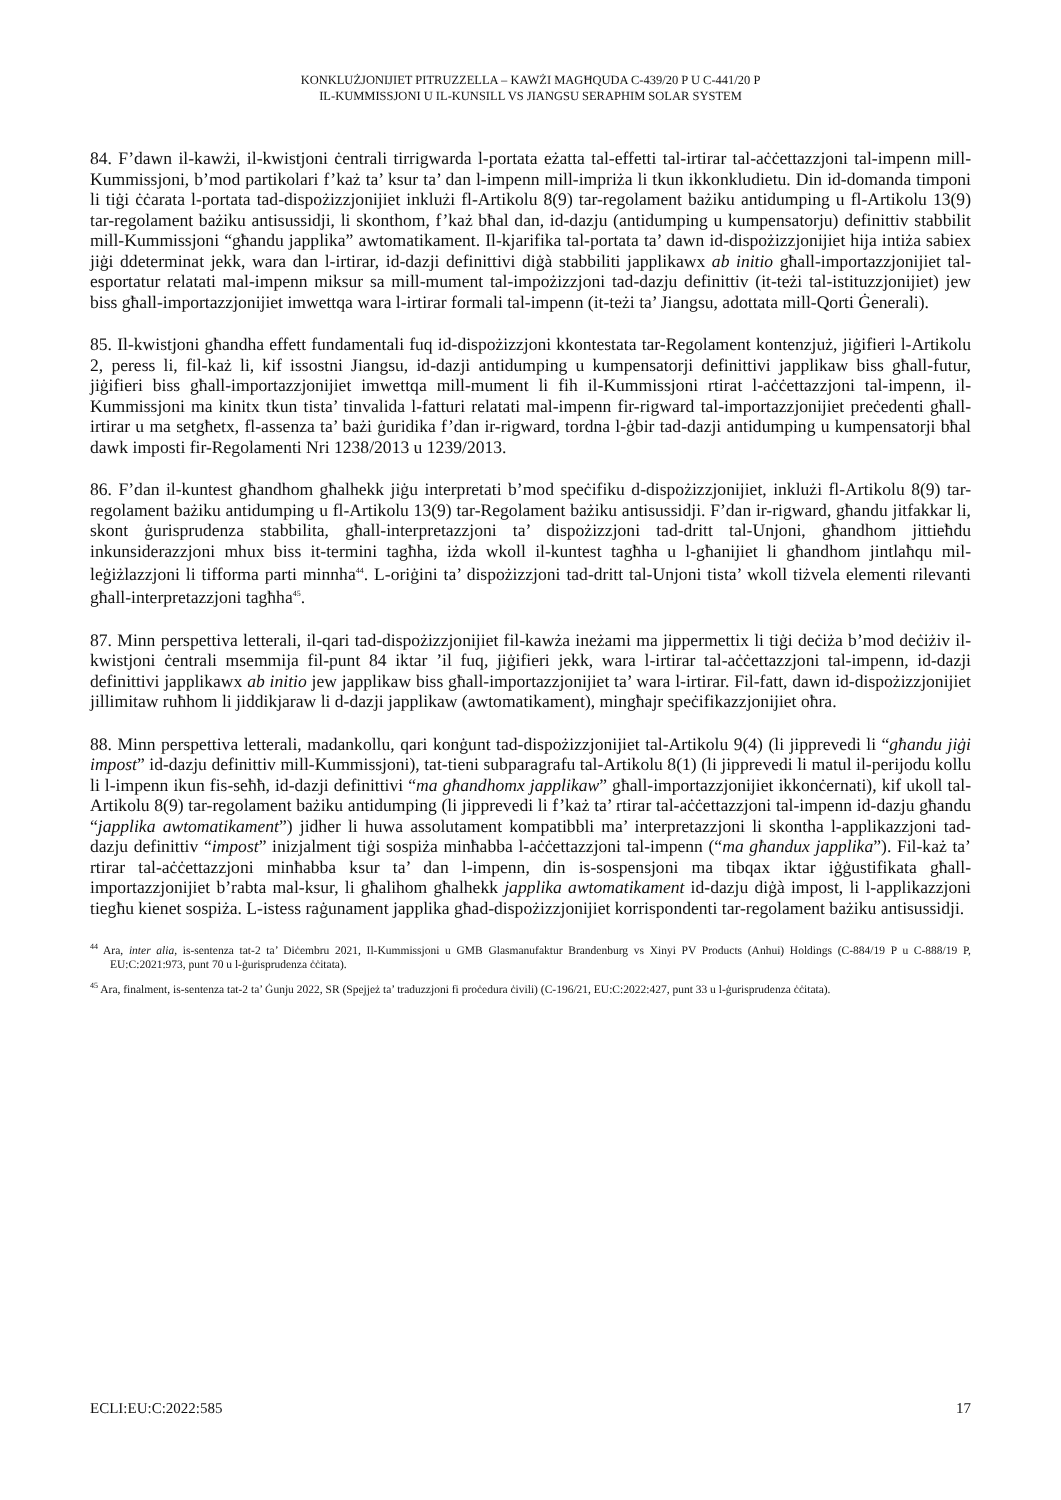KONKLUŻJONIJIET PITRUZZELLA – KAWŻI MAGĦQUDA C-439/20 P U C-441/20 P
IL-KUMMISSJONI U IL-KUNSILL VS JIANGSU SERAPHIM SOLAR SYSTEM
84. F’dawn il-kawżi, il-kwistjoni ċentrali tirrigwarda l-portata eżatta tal-effetti tal-irtirar tal-aċċettazzjoni tal-impenn mill-Kummissjoni, b’mod partikolari f’każ ta’ ksur ta’ dan l-impenn mill-impriża li tkun ikkonkludietu. Din id-domanda timponi li tiġi ċċarata l-portata tad-dispożizzjonijiet inklużi fl-Artikolu 8(9) tar-regolament bażiku antidumping u fl-Artikolu 13(9) tar-regolament bażiku antisussidji, li skonthom, f’każ bħal dan, id-dazju (antidumping u kumpensatorju) definittiv stabbilit mill-Kummissjoni “għandu japplika” awtomatikament. Il-kjarifika tal-portata ta’ dawn id-dispożizzjonijiet hija intiża sabiex jiġi ddeterminat jekk, wara dan l-irtirar, id-dazji definittivi diġà stabbiliti japplikawx ab initio għall-importazzjonijiet tal-esportatur relatati mal-impenn miksur sa mill-mument tal-impożizzjoni tad-dazju definittiv (it-teżi tal-istituzzjonijiet) jew biss għall-importazzjonijiet imwettqa wara l-irtirar formali tal-impenn (it-teżi ta’ Jiangsu, adottata mill-Qorti Ġenerali).
85. Il-kwistjoni għandha effett fundamentali fuq id-dispożizzjoni kkontestata tar-Regolament kontenzjuż, jiġifieri l-Artikolu 2, peress li, fil-każ li, kif issostni Jiangsu, id-dazji antidumping u kumpensatorji definittivi japplikaw biss għall-futur, jiġifieri biss għall-importazzjonijiet imwettqa mill-mument li fih il-Kummissjoni rtirat l-aċċettazzjoni tal-impenn, il-Kummissjoni ma kinitx tkun tista’ tinvalida l-fatturi relatati mal-impenn fir-rigward tal-importazzjonijiet preċedenti għall-irtirar u ma setgħetx, fl-assenza ta’ bażi ġuridika f’dan ir-rigward, tordna l-ġbir tad-dazji antidumping u kumpensatorji bħal dawk imposti fir-Regolamenti Nri 1238/2013 u 1239/2013.
86. F’dan il-kuntest għandhom għalhekk jiġu interpretati b’mod speċifiku d-dispożizzjonijiet, inklużi fl-Artikolu 8(9) tar-regolament bażiku antidumping u fl-Artikolu 13(9) tar-Regolament bażiku antisussidji. F’dan ir-rigward, għandu jitfakkar li, skont ġurisprudenza stabbilita, għall-interpretazzjoni ta’ dispożizzjoni tad-dritt tal-Unjoni, għandhom jittieħdu inkunsiderazzjoni mhux biss it-termini tagħha, iżda wkoll il-kuntest tagħha u l-għanijiet li għandhom jintlaħqu mil-leġiżlazzjoni li tifforma parti minnha<sup>44</sup>. L-oriġini ta’ dispożizzjoni tad-dritt tal-Unjoni tista’ wkoll tiżvela elementi rilevanti għall-interpretazzjoni tagħha<sup>45</sup>.
87. Minn perspettiva letterali, il-qari tad-dispożizzjonijiet fil-kawża ineżami ma jippermettix li tiġi deċiża b’mod deċiżiv il-kwistjoni ċentrali msemmija fil-punt 84 iktar ’il fuq, jiġifieri jekk, wara l-irtirar tal-aċċettazzjoni tal-impenn, id-dazji definittivi japplikawx ab initio jew japplikaw biss għall-importazzjonijiet ta’ wara l-irtirar. Fil-fatt, dawn id-dispożizzjonijiet jillimitaw ruħhom li jiddikjaraw li d-dazji japplikaw (awtomatikament), mingħajr speċifikazzjonijiet oħra.
88. Minn perspettiva letterali, madankollu, qari konġunt tad-dispożizzjonijiet tal-Artikolu 9(4) (li jipprevedi li “għandu jiġi impost” id-dazju definittiv mill-Kummissjoni), tat-tieni subparagrafu tal-Artikolu 8(1) (li jipprevedi li matul il-perijodu kollu li l-impenn ikun fis-seħħ, id-dazji definittivi “ma għandhomx japplikaw” għall-importazzjonijiet ikkonċernati), kif ukoll tal-Artikolu 8(9) tar-regolament bażiku antidumping (li jipprevedi li f’każ ta’ rtirar tal-aċċettazzjoni tal-impenn id-dazju għandu “japplika awtomatikament”) jidher li huwa assolutament kompatibbli ma’ interpretazzjoni li skontha l-applikazzjoni tad-dazju definittiv “impost” inizjalment tiġi sospiża minħabba l-aċċettazzjoni tal-impenn (“ma għandux japplika”). Fil-każ ta’ rtirar tal-aċċettazzjoni minħabba ksur ta’ dan l-impenn, din is-sospensjoni ma tibqax iktar iġġustifikata għall-importazzjonijiet b’rabta mal-ksur, li għalihom għalhekk japplika awtomatikament id-dazju diġà impost, li l-applikazzjoni tiegħu kienet sospiża. L-istess raġunament japplika għad-dispożizzjonijiet korrispondenti tar-regolament bażiku antisussidji.
<sup>44</sup> Ara, inter alia, is-sentenza tat-2 ta’ Diċembru 2021, Il-Kummissjoni u GMB Glasmanufaktur Brandenburg vs Xinyi PV Products (Anhui) Holdings (C-884/19 P u C-888/19 P, EU:C:2021:973, punt 70 u l-ġurisprudenza ċċitata).
<sup>45</sup> Ara, finalment, is-sentenza tat-2 ta’ Ġunju 2022, SR (Spejjeż ta’ traduzzjoni fi proċedura ċivili) (C-196/21, EU:C:2022:427, punt 33 u l-ġurisprudenza ċċitata).
ECLI:EU:C:2022:585 17